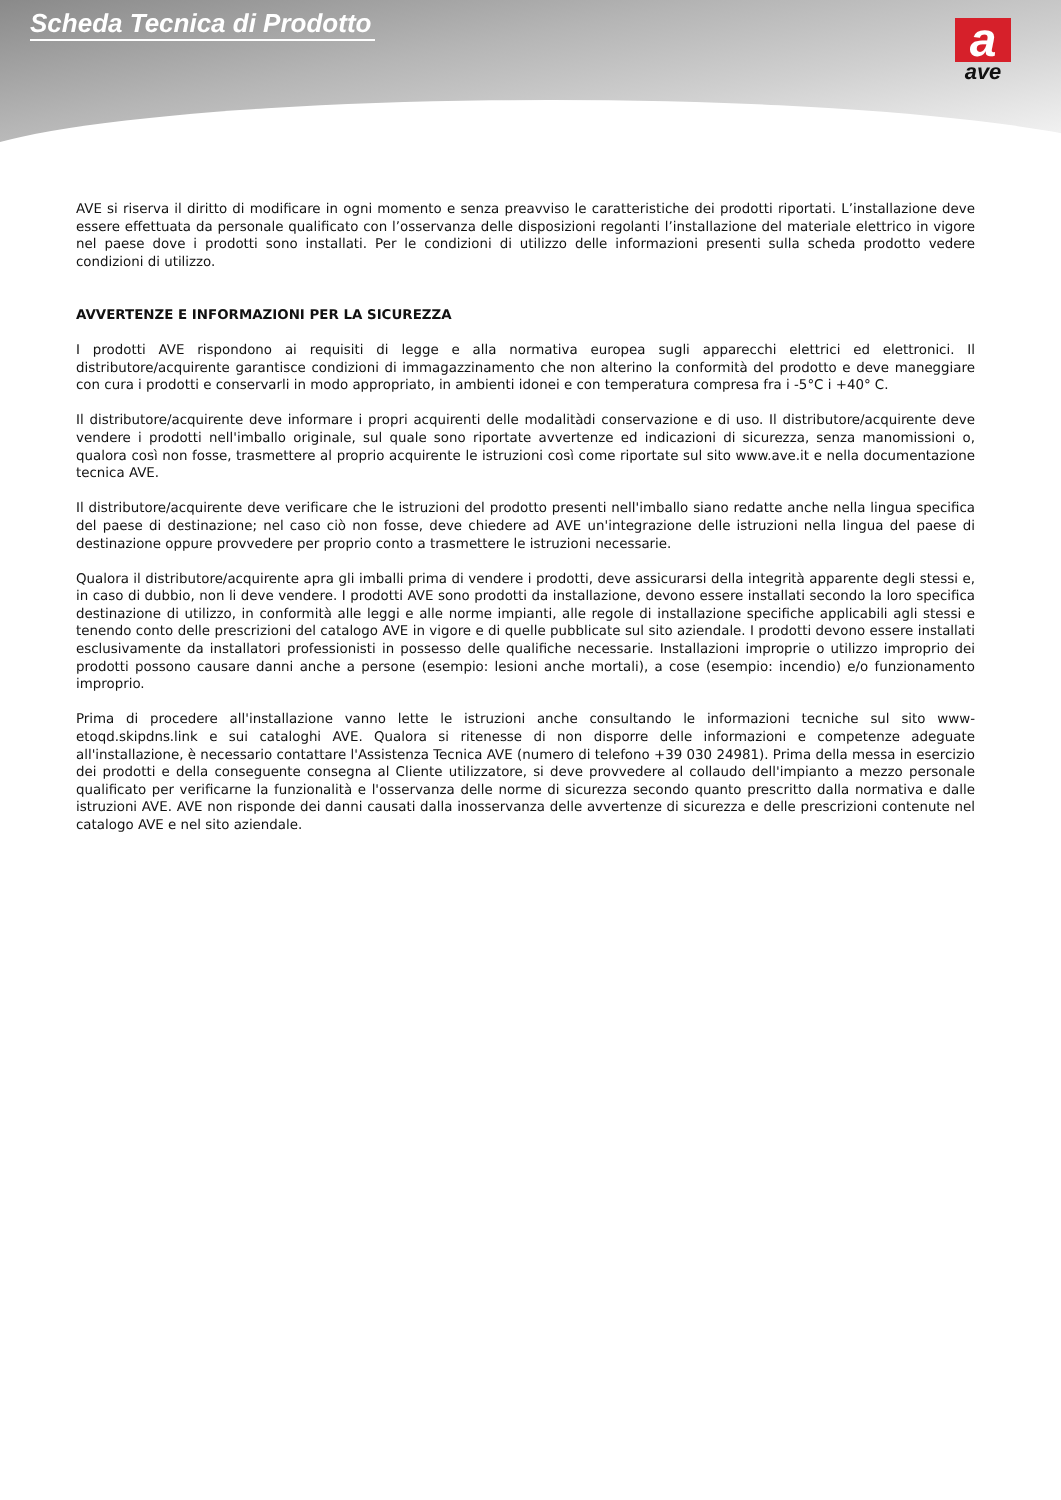Scheda Tecnica di Prodotto
a
ave
AVE si riserva il diritto di modificare in ogni momento e senza preavviso le caratteristiche dei prodotti riportati. L’installazione deve essere effettuata da personale qualificato con l’osservanza delle disposizioni regolanti l’installazione del materiale elettrico in vigore nel paese dove i prodotti sono installati. Per le condizioni di utilizzo delle informazioni presenti sulla scheda prodotto vedere condizioni di utilizzo.
AVVERTENZE E INFORMAZIONI PER LA SICUREZZA
I prodotti AVE rispondono ai requisiti di legge e alla normativa europea sugli apparecchi elettrici ed elettronici. Il distributore/acquirente garantisce condizioni di immagazzinamento che non alterino la conformità del prodotto e deve maneggiare con cura i prodotti e conservarli in modo appropriato, in ambienti idonei e con temperatura compresa fra i -5°C i +40° C.
Il distributore/acquirente deve informare i propri acquirenti delle modalitàdi conservazione e di uso. Il distributore/acquirente deve vendere i prodotti nell'imballo originale, sul quale sono riportate avvertenze ed indicazioni di sicurezza, senza manomissioni o, qualora così non fosse, trasmettere al proprio acquirente le istruzioni così come riportate sul sito www.ave.it e nella documentazione tecnica AVE.
Il distributore/acquirente deve verificare che le istruzioni del prodotto presenti nell'imballo siano redatte anche nella lingua specifica del paese di destinazione; nel caso ciò non fosse, deve chiedere ad AVE un'integrazione delle istruzioni nella lingua del paese di destinazione oppure provvedere per proprio conto a trasmettere le istruzioni necessarie.
Qualora il distributore/acquirente apra gli imballi prima di vendere i prodotti, deve assicurarsi della integrità apparente degli stessi e, in caso di dubbio, non li deve vendere. I prodotti AVE sono prodotti da installazione, devono essere installati secondo la loro specifica destinazione di utilizzo, in conformità alle leggi e alle norme impianti, alle regole di installazione specifiche applicabili agli stessi e tenendo conto delle prescrizioni del catalogo AVE in vigore e di quelle pubblicate sul sito aziendale. I prodotti devono essere installati esclusivamente da installatori professionisti in possesso delle qualifiche necessarie. Installazioni improprie o utilizzo improprio dei prodotti possono causare danni anche a persone (esempio: lesioni anche mortali), a cose (esempio: incendio) e/o funzionamento improprio.
Prima di procedere all'installazione vanno lette le istruzioni anche consultando le informazioni tecniche sul sito www-etoqd.skipdns.link e sui cataloghi AVE. Qualora si ritenesse di non disporre delle informazioni e competenze adeguate all'installazione, è necessario contattare l'Assistenza Tecnica AVE (numero di telefono +39 030 24981). Prima della messa in esercizio dei prodotti e della conseguente consegna al Cliente utilizzatore, si deve provvedere al collaudo dell'impianto a mezzo personale qualificato per verificarne la funzionalità e l'osservanza delle norme di sicurezza secondo quanto prescritto dalla normativa e dalle istruzioni AVE. AVE non risponde dei danni causati dalla inosservanza delle avvertenze di sicurezza e delle prescrizioni contenute nel catalogo AVE e nel sito aziendale.